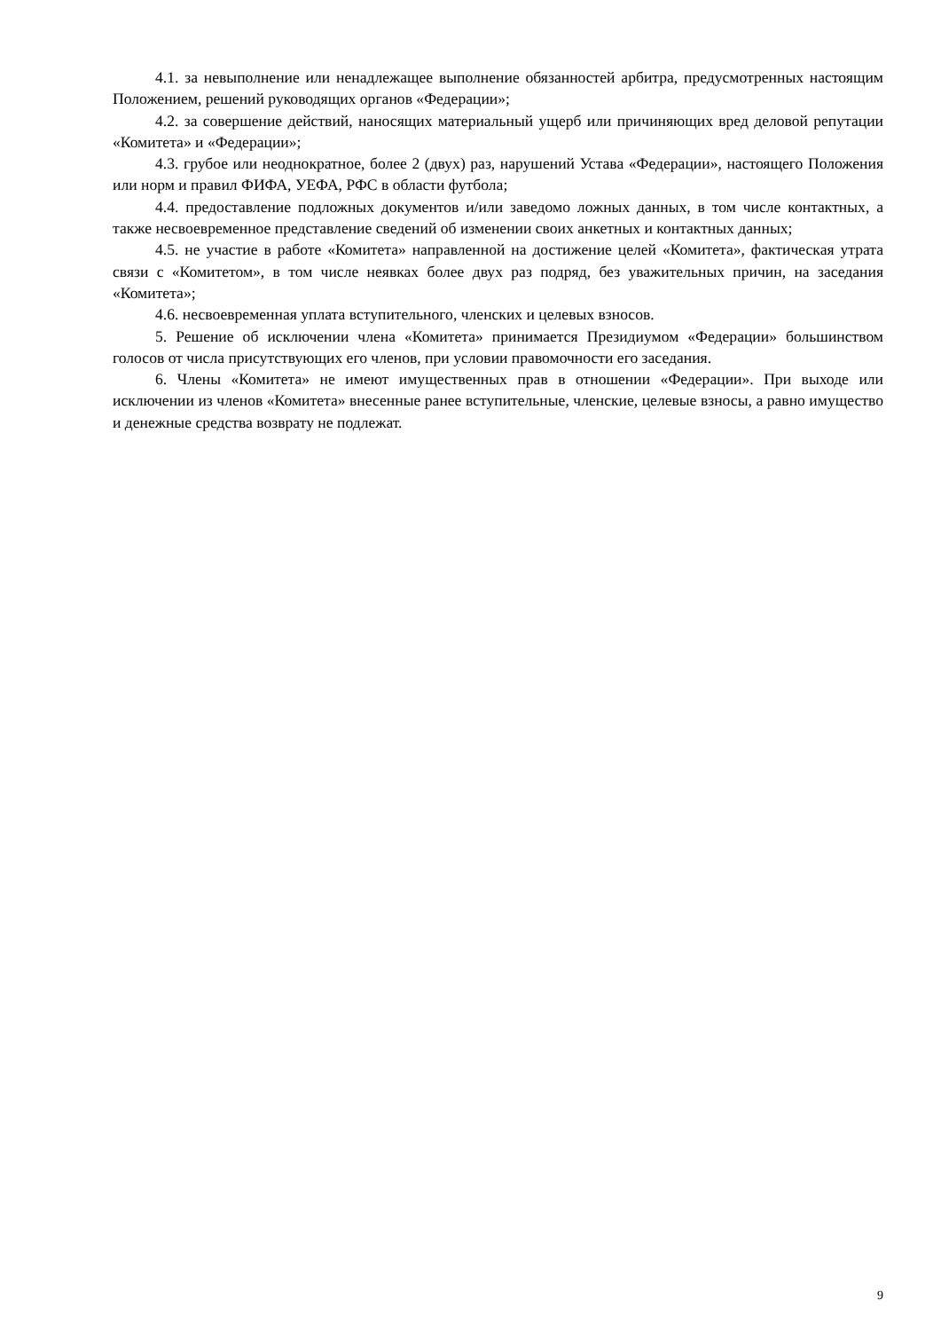4.1. за невыполнение или ненадлежащее выполнение обязанностей арбитра, предусмотренных настоящим Положением, решений руководящих органов «Федерации»;
4.2. за совершение действий, наносящих материальный ущерб или причиняющих вред деловой репутации «Комитета» и «Федерации»;
4.3. грубое или неоднократное, более 2 (двух) раз, нарушений Устава «Федерации», настоящего Положения или норм и правил ФИФА, УЕФА, РФС в области футбола;
4.4. предоставление подложных документов и/или заведомо ложных данных, в том числе контактных, а также несвоевременное представление сведений об изменении своих анкетных и контактных данных;
4.5. не участие в работе «Комитета» направленной на достижение целей «Комитета», фактическая утрата связи с «Комитетом», в том числе неявках более двух раз подряд, без уважительных причин, на заседания «Комитета»;
4.6. несвоевременная уплата вступительного, членских и целевых взносов.
5. Решение об исключении члена «Комитета» принимается Президиумом «Федерации» большинством голосов от числа присутствующих его членов, при условии правомочности его заседания.
6. Члены «Комитета» не имеют имущественных прав в отношении «Федерации». При выходе или исключении из членов «Комитета» внесенные ранее вступительные, членские, целевые взносы, а равно имущество и денежные средства возврату не подлежат.
9